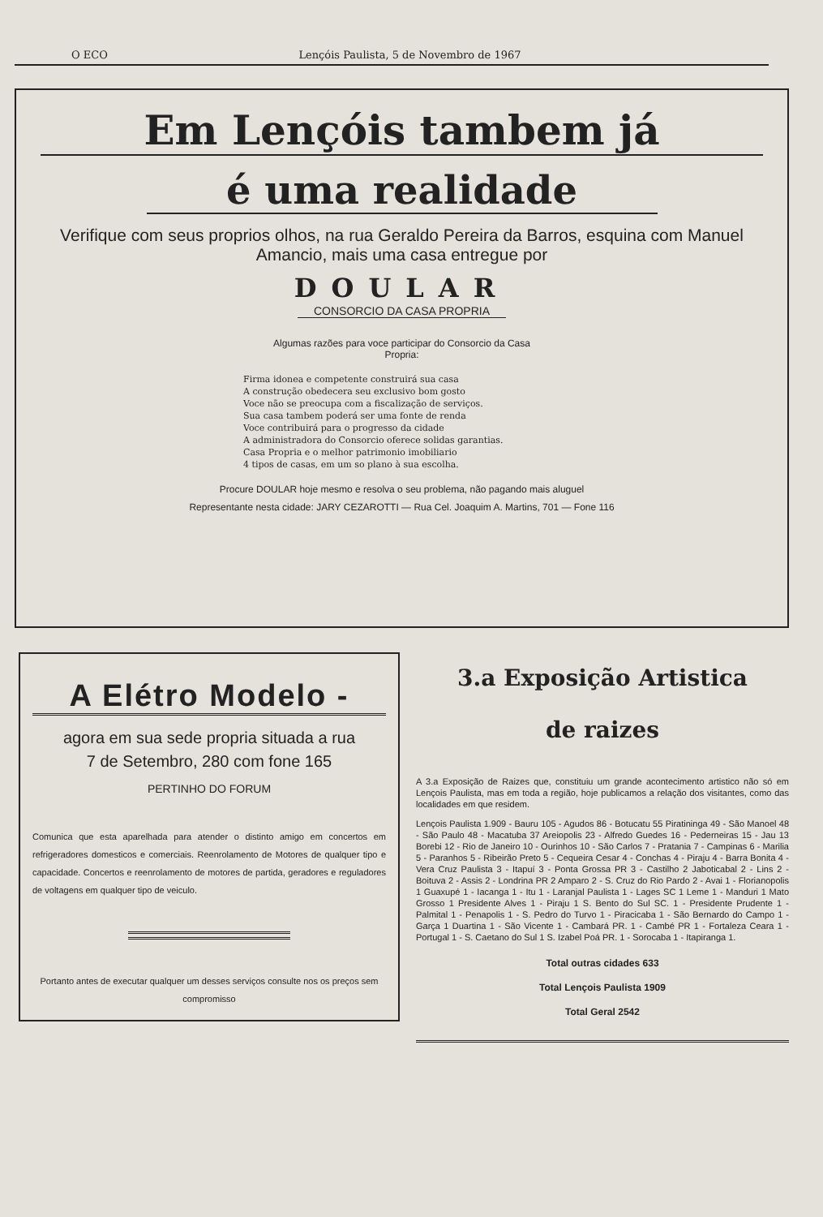O ECO Lençóis Paulista, 5 de Novembro de 1967
Em Lençóis tambem já
é uma realidade
Verifique com seus proprios olhos, na rua Geraldo Pereira da Barros, esquina com Manuel Amancio, mais uma casa entregue por
DOULAR
CONSORCIO DA CASA PROPRIA
Algumas razões para voce participar do Consorcio da Casa
Propria:
Firma idonea e competente construirá sua casa
A construção obedecera seu exclusivo bom gosto
Voce não se preocupa com a fiscalização de serviços.
Sua casa tambem poderá ser uma fonte de renda
Voce contribuirá para o progresso da cidade
A administradora do Consorcio oferece solidas garantias.
Casa Propria e o melhor patrimonio imobiliario
4 tipos de casas, em um so plano à sua escolha.
Procure DOULAR hoje mesmo e resolva o seu problema, não pagando mais aluguel
Representante nesta cidade: JARY CEZAROTTI — Rua Cel. Joaquim A. Martins, 701 — Fone 116
A Elétro Modelo -
agora em sua sede propria situada a rua
7 de Setembro, 280 com fone 165
PERTINHO DO FORUM
Comunica que esta aparelhada para atender o distinto amigo em concertos em refrigeradores domesticos e comerciais. Reenrolamento de Motores de qualquer tipo e capacidade. Concertos e reenrolamento de motores de partida, geradores e reguladores de voltagens em qualquer tipo de veiculo.
Portanto antes de executar qualquer um desses serviços consulte nos os preços sem compromisso
3.a Exposição Artistica
de raizes
A 3.a Exposição de Raizes que, constituiu um grande acontecimento artistico não só em Lençois Paulista, mas em toda a região, hoje publicamos a relação dos visitantes, como das localidades em que residem.
Lençois Paulista 1.909 - Bauru 105 - Agudos 86 - Botucatu 55 Piratininga 49 - São Manoel 48 - São Paulo 48 - Macatuba 37 Areiopolis 23 - Alfredo Guedes 16 - Pederneiras 15 - Jau 13 Borebi 12 - Rio de Janeiro 10 - Ourinhos 10 - São Carlos 7 - Pratania 7 - Campinas 6 - Marilia 5 - Paranhos 5 - Ribeirão Preto 5 - Cequeira Cesar 4 - Conchas 4 - Piraju 4 - Barra Bonita 4 - Vera Cruz Paulista 3 - Itapuí 3 - Ponta Grossa PR 3 - Castilho 2 Jaboticabal 2 - Lins 2 - Boituva 2 - Assis 2 - Londrina PR 2 Amparo 2 - S. Cruz do Rio Pardo 2 - Avai 1 - Florianopolis 1 Guaxupé 1 - Iacanga 1 - Itu 1 - Laranjal Paulista 1 - Lages SC 1 Leme 1 - Manduri 1 Mato Grosso 1 Presidente Alves 1 - Piraju 1 S. Bento do Sul SC. 1 - Presidente Prudente 1 - Palmital 1 - Penapolis 1 - S. Pedro do Turvo 1 - Piracicaba 1 - São Bernardo do Campo 1 - Garça 1 Duartina 1 - São Vicente 1 - Cambará PR. 1 - Cambé PR 1 - Fortaleza Ceara 1 - Portugal 1 - S. Caetano do Sul 1 S. Izabel Poá PR. 1 - Sorocaba 1 - Itapiranga 1.
Total outras cidades 633
Total Lençois Paulista 1909
Total Geral 2542